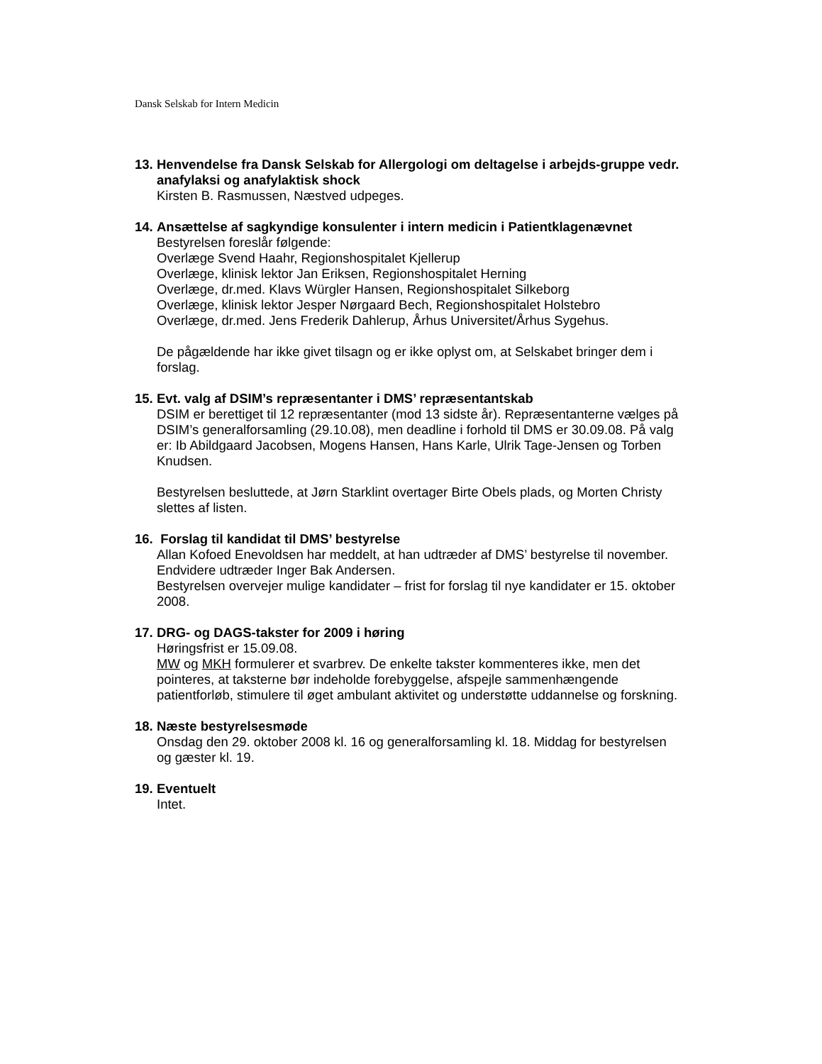Dansk Selskab for Intern Medicin
13. Henvendelse fra Dansk Selskab for Allergologi om deltagelse i arbejds-gruppe vedr. anafylaksi og anafylaktisk shock
Kirsten B. Rasmussen, Næstved udpeges.
14. Ansættelse af sagkyndige konsulenter i intern medicin i Patientklagenævnet
Bestyrelsen foreslår følgende:
Overlæge Svend Haahr, Regionshospitalet Kjellerup
Overlæge, klinisk lektor Jan Eriksen, Regionshospitalet Herning
Overlæge, dr.med. Klavs Würgler Hansen, Regionshospitalet Silkeborg
Overlæge, klinisk lektor Jesper Nørgaard Bech, Regionshospitalet Holstebro
Overlæge, dr.med. Jens Frederik Dahlerup, Århus Universitet/Århus Sygehus.
De pågældende har ikke givet tilsagn og er ikke oplyst om, at Selskabet bringer dem i forslag.
15. Evt. valg af DSIM’s repræsentanter i DMS’ repræsentantskab
DSIM er berettiget til 12 repræsentanter (mod 13 sidste år). Repræsentanterne vælges på DSIM’s generalforsamling (29.10.08), men deadline i forhold til DMS er 30.09.08. På valg er: Ib Abildgaard Jacobsen, Mogens Hansen, Hans Karle, Ulrik Tage-Jensen og Torben Knudsen.
Bestyrelsen besluttede, at Jørn Starklint overtager Birte Obels plads, og Morten Christy slettes af listen.
16. Forslag til kandidat til DMS’ bestyrelse
Allan Kofoed Enevoldsen har meddelt, at han udtræder af DMS’ bestyrelse til november. Endvidere udtræder Inger Bak Andersen.
Bestyrelsen overvejer mulige kandidater – frist for forslag til nye kandidater er 15. oktober 2008.
17. DRG- og DAGS-takster for 2009 i høring
Høringsfrist er 15.09.08.
MW og MKH formulerer et svarbrev. De enkelte takster kommenteres ikke, men det pointeres, at taksterne bør indeholde forebyggelse, afspejle sammenhængende patientforløb, stimulere til øget ambulant aktivitet og understøtte uddannelse og forskning.
18. Næste bestyrelsesmøde
Onsdag den 29. oktober 2008 kl. 16 og generalforsamling kl. 18. Middag for bestyrelsen og gæster kl. 19.
19. Eventuelt
Intet.